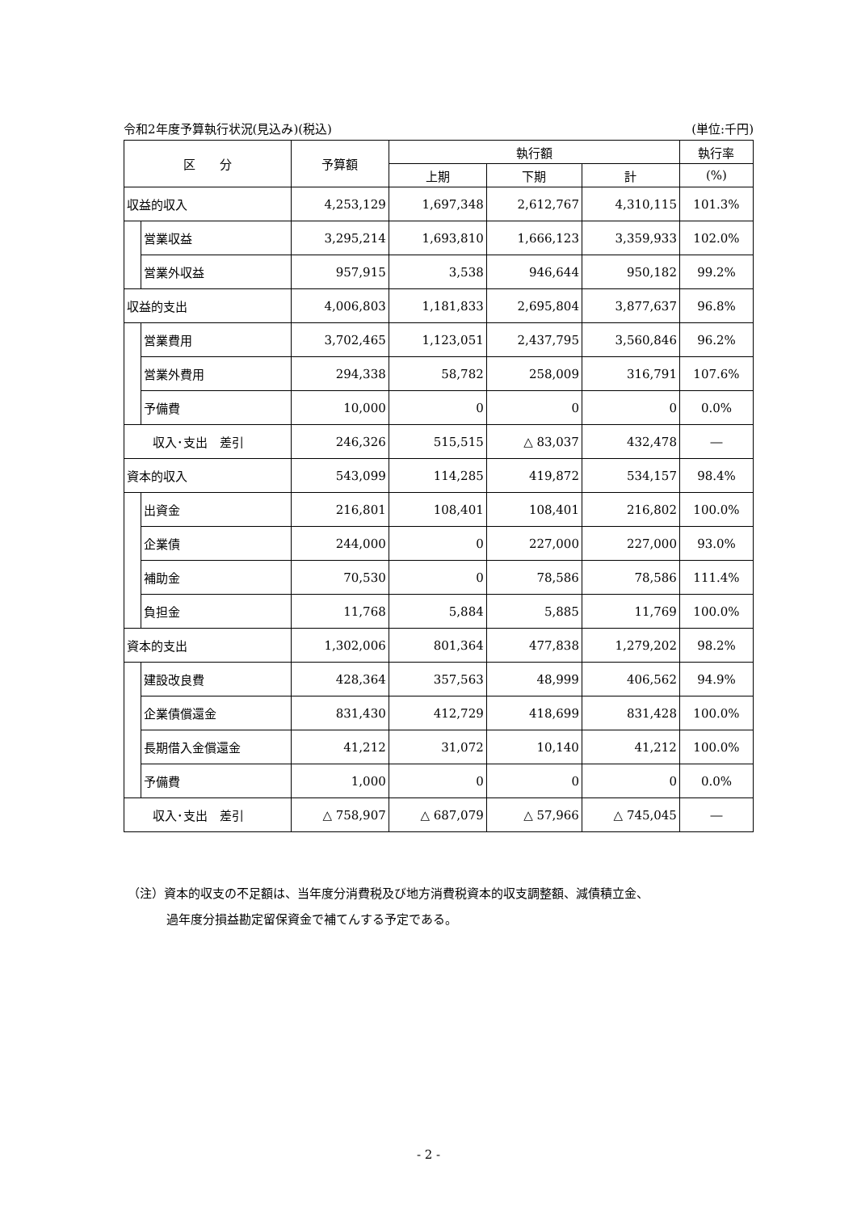令和2年度予算執行状況(見込み)(税込) (単位:千円)
| 区 分 | | 予算額 | 執行額 | | | 執行率 |
| --- | --- | --- | --- | --- | --- | --- |
| | | | 上期 | 下期 | 計 | (%) |
| 収益的収入 | | 4,253,129 | 1,697,348 | 2,612,767 | 4,310,115 | 101.3% |
| | 営業収益 | 3,295,214 | 1,693,810 | 1,666,123 | 3,359,933 | 102.0% |
| | 営業外収益 | 957,915 | 3,538 | 946,644 | 950,182 | 99.2% |
| 収益的支出 | | 4,006,803 | 1,181,833 | 2,695,804 | 3,877,637 | 96.8% |
| | 営業費用 | 3,702,465 | 1,123,051 | 2,437,795 | 3,560,846 | 96.2% |
| | 営業外費用 | 294,338 | 58,782 | 258,009 | 316,791 | 107.6% |
| | 予備費 | 10,000 | 0 | 0 | 0 | 0.0% |
| 収入･支出 差引 | | 246,326 | 515,515 | △ 83,037 | 432,478 | ― |
| 資本的収入 | | 543,099 | 114,285 | 419,872 | 534,157 | 98.4% |
| | 出資金 | 216,801 | 108,401 | 108,401 | 216,802 | 100.0% |
| | 企業債 | 244,000 | 0 | 227,000 | 227,000 | 93.0% |
| | 補助金 | 70,530 | 0 | 78,586 | 78,586 | 111.4% |
| | 負担金 | 11,768 | 5,884 | 5,885 | 11,769 | 100.0% |
| 資本的支出 | | 1,302,006 | 801,364 | 477,838 | 1,279,202 | 98.2% |
| | 建設改良費 | 428,364 | 357,563 | 48,999 | 406,562 | 94.9% |
| | 企業債償還金 | 831,430 | 412,729 | 418,699 | 831,428 | 100.0% |
| | 長期借入金償還金 | 41,212 | 31,072 | 10,140 | 41,212 | 100.0% |
| | 予備費 | 1,000 | 0 | 0 | 0 | 0.0% |
| 収入･支出 差引 | | △ 758,907 | △ 687,079 | △ 57,966 | △ 745,045 | ― |
（注）資本的収支の不足額は、当年度分消費税及び地方消費税資本的収支調整額、減債積立金、
過年度分損益勘定留保資金で補てんする予定である。
- 2 -